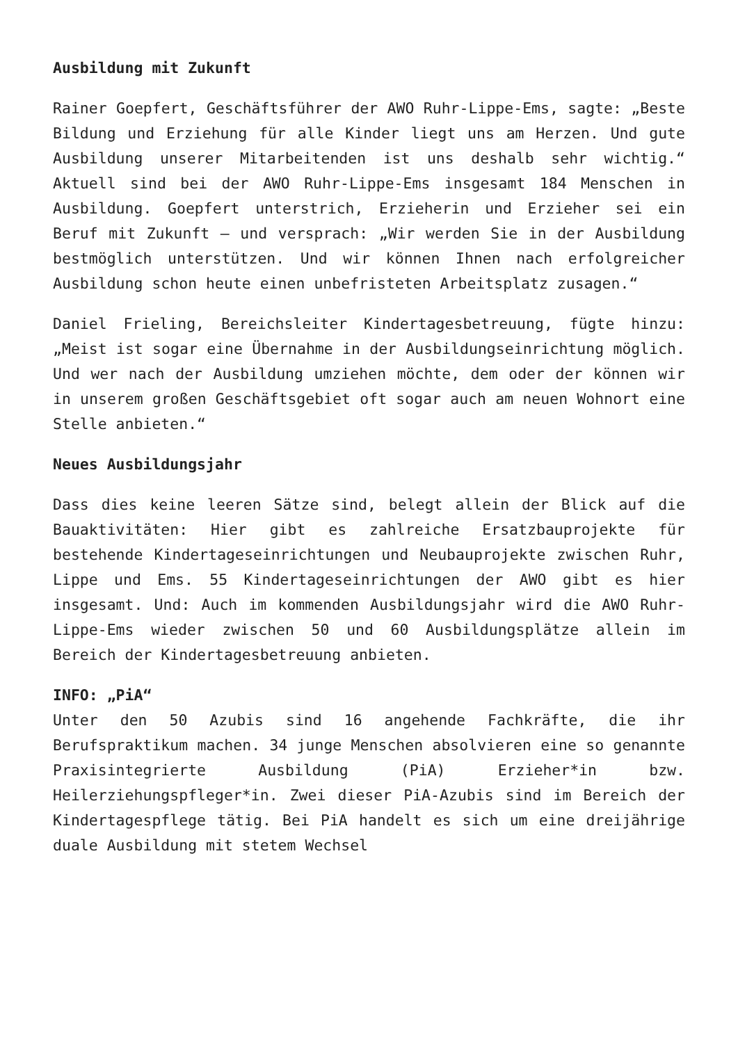Ausbildung mit Zukunft
Rainer Goepfert, Geschäftsführer der AWO Ruhr-Lippe-Ems, sagte: „Beste Bildung und Erziehung für alle Kinder liegt uns am Herzen. Und gute Ausbildung unserer Mitarbeitenden ist uns deshalb sehr wichtig.“ Aktuell sind bei der AWO Ruhr-Lippe-Ems insgesamt 184 Menschen in Ausbildung. Goepfert unterstrich, Erzieherin und Erzieher sei ein Beruf mit Zukunft – und versprach: „Wir werden Sie in der Ausbildung bestmöglich unterstützen. Und wir können Ihnen nach erfolgreicher Ausbildung schon heute einen unbefristeten Arbeitsplatz zusagen.“
Daniel Frieling, Bereichsleiter Kindertagesbetreuung, fügte hinzu: „Meist ist sogar eine Übernahme in der Ausbildungseinrichtung möglich. Und wer nach der Ausbildung umziehen möchte, dem oder der können wir in unserem großen Geschäftsgebiet oft sogar auch am neuen Wohnort eine Stelle anbieten.“
Neues Ausbildungsjahr
Dass dies keine leeren Sätze sind, belegt allein der Blick auf die Bauaktivitäten: Hier gibt es zahlreiche Ersatzbauprojekte für bestehende Kindertageseinrichtungen und Neubauprojekte zwischen Ruhr, Lippe und Ems. 55 Kindertageseinrichtungen der AWO gibt es hier insgesamt. Und: Auch im kommenden Ausbildungsjahr wird die AWO Ruhr-Lippe-Ems wieder zwischen 50 und 60 Ausbildungsplätze allein im Bereich der Kindertagesbetreuung anbieten.
INFO: „PiA“
Unter den 50 Azubis sind 16 angehende Fachkräfte, die ihr Berufspraktikum machen. 34 junge Menschen absolvieren eine so genannte Praxisintegrierte Ausbildung (PiA) Erzieher*in bzw. Heilerziehungspfleger*in. Zwei dieser PiA-Azubis sind im Bereich der Kindertagespflege tätig. Bei PiA handelt es sich um eine dreijährige duale Ausbildung mit stetem Wechsel